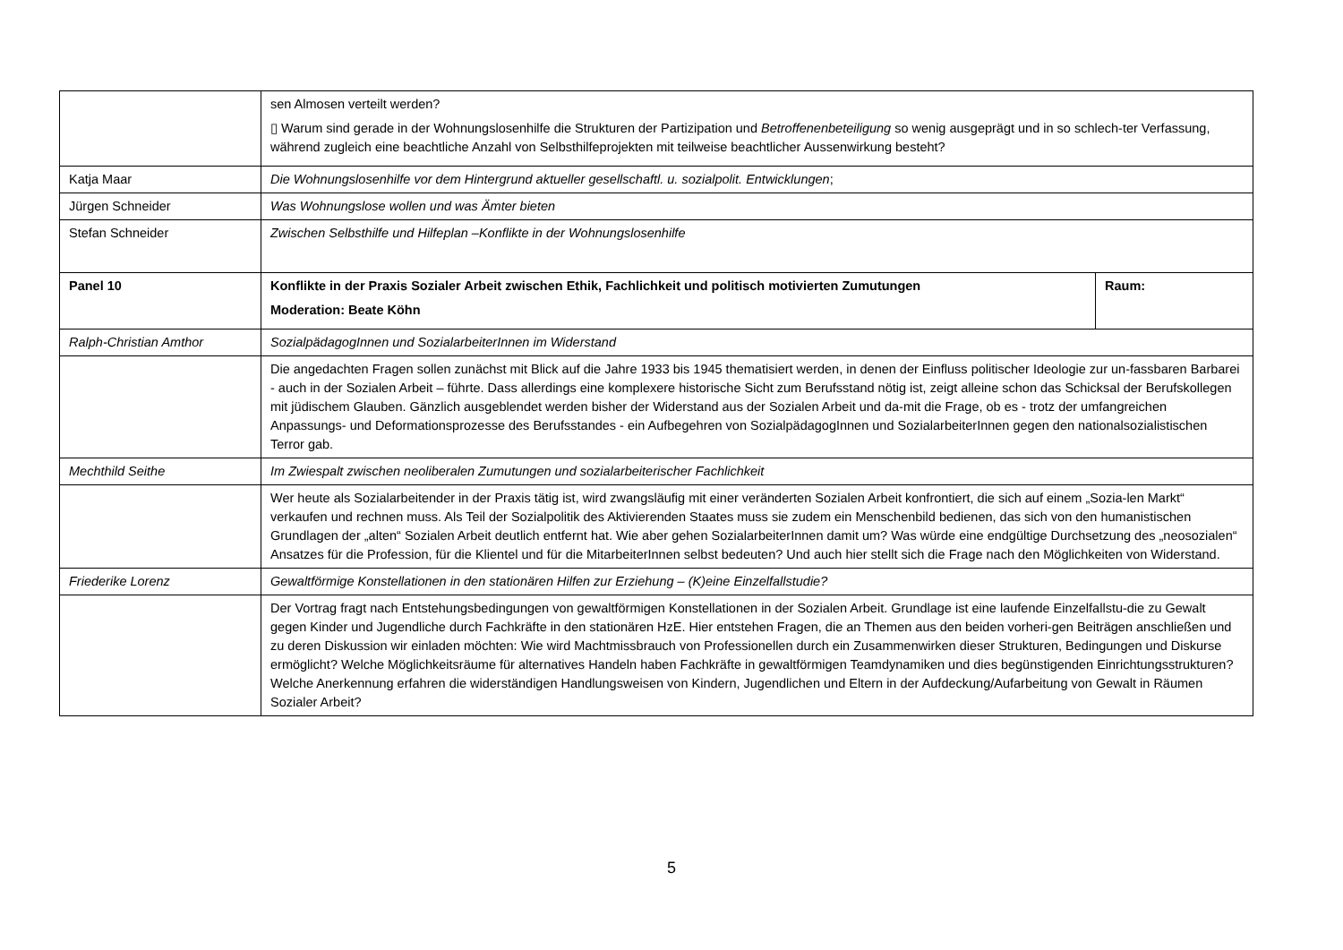| | sen Almosen verteilt werden? ▯ Warum sind gerade in der Wohnungslosenhilfe die Strukturen der Partizipation und Betroffenenbeteiligung so wenig ausgeprägt und in so schlech-ter Verfassung, während zugleich eine beachtliche Anzahl von Selbsthilfeprojekten mit teilweise beachtlicher Aussenwirkung besteht? | |
| Katja Maar | Die Wohnungslosenhilfe vor dem Hintergrund aktueller gesellschaftl. u. sozialpolit. Entwicklungen ; | |
| Jürgen Schneider | Was Wohnungslose wollen und was Ämter bieten | |
| Stefan Schneider | Zwischen Selbsthilfe und Hilfeplan –Konflikte in der Wohnungslosenhilfe | |
| Panel 10 | Konflikte in der Praxis Sozialer Arbeit zwischen Ethik, Fachlichkeit und politisch motivierten Zumutungen Moderation: Beate Köhn | Raum: |
| Ralph-Christian Amthor | SozialpädagogInnen und SozialarbeiterInnen im Widerstand | |
| | Die angedachten Fragen sollen zunächst mit Blick auf die Jahre 1933 bis 1945 thematisiert werden, in denen der Einfluss politischer Ideologie zur un-fassbaren Barbarei - auch in der Sozialen Arbeit – führte. Dass allerdings eine komplexere historische Sicht zum Berufsstand nötig ist, zeigt alleine schon das Schicksal der Berufskollegen mit jüdischem Glauben. Gänzlich ausgeblendet werden bisher der Widerstand aus der Sozialen Arbeit und da-mit die Frage, ob es - trotz der umfangreichen Anpassungs- und Deformationsprozesse des Berufsstandes - ein Aufbegehren von SozialpädagogInnen und SozialarbeiterInnen gegen den nationalsozialistischen Terror gab. | |
| Mechthild Seithe | Im Zwiespalt zwischen neoliberalen Zumutungen und sozialarbeiterischer Fachlichkeit | |
| | Wer heute als Sozialarbeitender in der Praxis tätig ist, wird zwangsläufig mit einer veränderten Sozialen Arbeit konfrontiert, die sich auf einem „Sozia-len Markt“ verkaufen und rechnen muss. Als Teil der Sozialpolitik des Aktivierenden Staates muss sie zudem ein Menschenbild bedienen, das sich von den humanistischen Grundlagen der „alten“ Sozialen Arbeit deutlich entfernt hat. Wie aber gehen SozialarbeiterInnen damit um? Was würde eine endgültige Durchsetzung des „neosozialen“ Ansatzes für die Profession, für die Klientel und für die MitarbeiterInnen selbst bedeuten? Und auch hier stellt sich die Frage nach den Möglichkeiten von Widerstand. | |
| Friederike Lorenz | Gewaltförmige Konstellationen in den stationären Hilfen zur Erziehung – (K)eine Einzelfallstudie? | |
| | Der Vortrag fragt nach Entstehungsbedingungen von gewaltförmigen Konstellationen in der Sozialen Arbeit. Grundlage ist eine laufende Einzelfallstu-die zu Gewalt gegen Kinder und Jugendliche durch Fachkräfte in den stationären HzE. Hier entstehen Fragen, die an Themen aus den beiden vorheri-gen Beiträgen anschließen und zu deren Diskussion wir einladen möchten: Wie wird Machtmissbrauch von Professionellen durch ein Zusammenwirken dieser Strukturen, Bedingungen und Diskurse ermöglicht? Welche Möglichkeitsräume für alternatives Handeln haben Fachkräfte in gewaltförmigen Teamdynamiken und dies begünstigenden Einrichtungsstrukturen? Welche Anerkennung erfahren die widerständigen Handlungsweisen von Kindern, Jugendlichen und Eltern in der Aufdeckung/Aufarbeitung von Gewalt in Räumen Sozialer Arbeit? | |
5